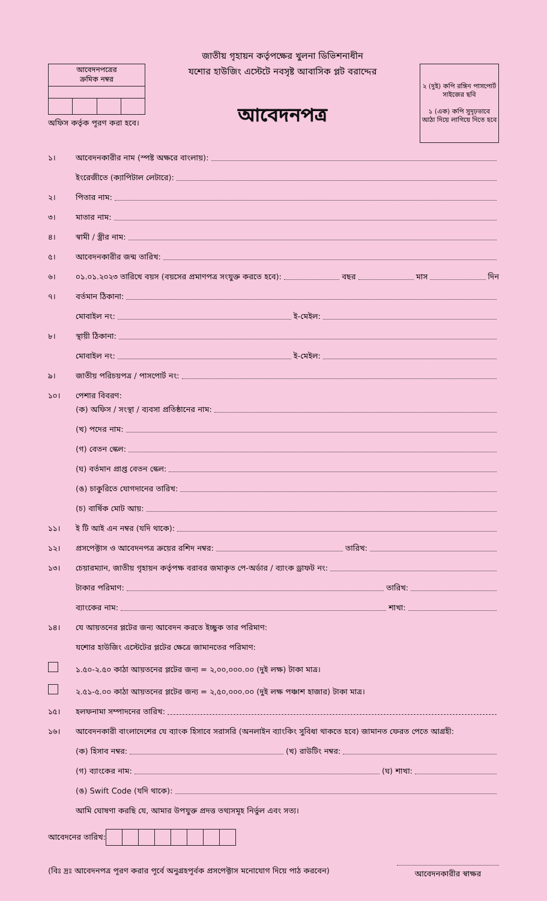আবেদনপত্রের
ক্রমিক নম্বর
অফিস কর্তৃক পূরণ করা হবে।
জাতীয় গৃহায়ন কর্তৃপক্ষের খুলনা ডিভিশনাধীন
যশোর হাউজিং এস্টেটে নবসৃষ্ট আবাসিক প্লট বরাদ্দের
আবেদনপত্র
২ (দুই) কপি রঙ্গিন পাসপোর্ট সাইজের ছবি
১ (এক) কপি সুদৃঢ়ভাবে আঠা দিয়ে লাগিয়ে দিতে হবে
১। আবেদনকারীর নাম (স্পষ্ট অক্ষরে বাংলায়):
ইংরেজীতে (ক্যাপিটাল লেটারে):
২। পিতার নাম:
৩। মাতার নাম:
৪। স্বামী / স্ত্রীর নাম:
৫। আবেদনকারীর জন্ম তারিখ:
৬। ০১.০১.২০২৩ তারিখে বয়স (বয়সের প্রমাণপত্র সংযুক্ত করতে হবে): বছর মাস দিন
৭। বর্তমান ঠিকানা:
মোবাইল নং: ই-মেইল:
৮। স্থায়ী ঠিকানা:
মোবাইল নং: ই-মেইল:
৯। জাতীয় পরিচয়পত্র / পাসপোর্ট নং:
১০। পেশার বিবরণ:
(ক) অফিস / সংস্থা / ব্যবসা প্রতিষ্ঠানের নাম:
(খ) পদের নাম:
(গ) বেতন স্কেল:
(ঘ) বর্তমান প্রাপ্ত বেতন স্কেল:
(ঙ) চাকুরিতে যোগদানের তারিখ:
(চ) বার্ষিক মোট আয়:
১১। ই টি আই এন নম্বর (যদি থাকে):
১২। প্রসপেক্টাস ও আবেদনপত্র ক্রয়ের রশিদ নম্বর: তারিখ:
১৩। চেয়ারম্যান, জাতীয় গৃহায়ন কর্তৃপক্ষ বরাবর জমাকৃত পে-অর্ডার / ব্যাংক ড্রাফট নং:
টাকার পরিমাণ: তারিখ:
ব্যাংকের নাম: শাখা:
১৪। যে আয়তনের প্লটের জন্য আবেদন করতে ইচ্ছুক তার পরিমাণ:
যশোর হাউজিং এস্টেটের প্লটের ক্ষেত্রে জামানতের পরিমাণ:
১.৫০-২.৫০ কাঠা আয়তনের প্লটের জন্য = ২,০০,০০০.০০ (দুই লক্ষ) টাকা মাত্র।
২.৫১-৫.০০ কাঠা আয়তনের প্লটের জন্য = ২,৫০,০০০.০০ (দুই লক্ষ পঞ্চাশ হাজার) টাকা মাত্র।
১৫। হলফনামা সম্পাদনের তারিখ:
১৬। আবেদনকারী বাংলাদেশের যে ব্যাংক হিসাবে সরাসরি (অনলাইন ব্যাংকিং সুবিধা থাকতে হবে) জামানত ফেরত পেতে আগ্রহী:
(ক) হিসাব নম্বর: (খ) রাউটিং নম্বর:
(গ) ব্যাংকের নাম: (ঘ) শাখা:
(ঙ) Swift Code (যদি থাকে):
আমি ঘোষণা করছি যে, আমার উপযুক্ত প্রদত্ত তথ্যসমূহ নির্ভুল এবং সত্য।
আবেদনের তারিখ:
(বিঃ দ্রঃ আবেদনপত্র পূরণ করার পূর্বে অনুগ্রহপূর্বক প্রসপেক্টাস মনোযোগ দিয়ে পাঠ করবেন)
আবেদনকারীর স্বাক্ষর